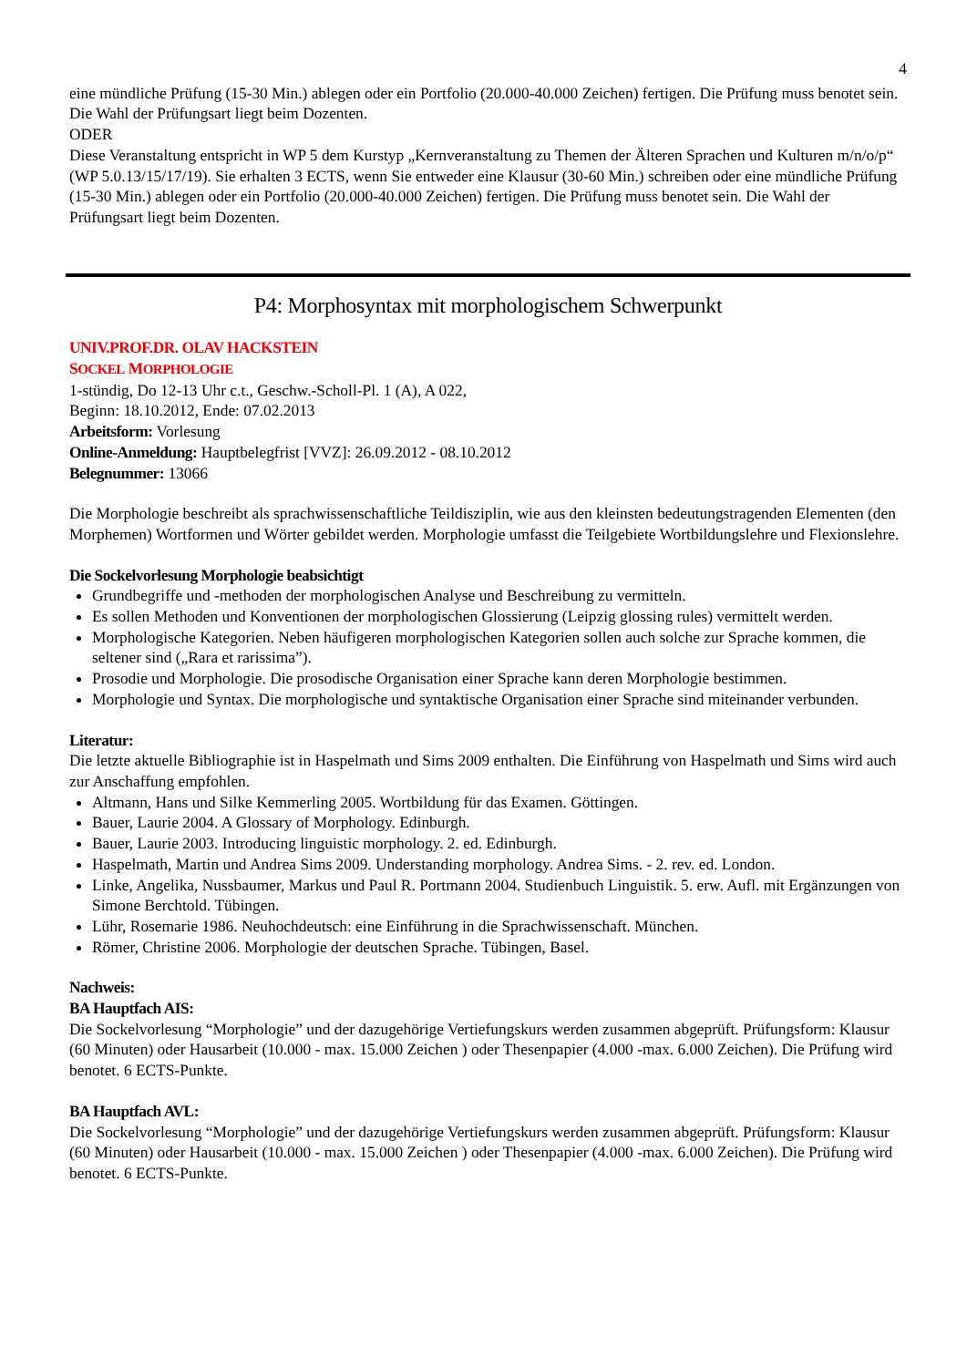4
eine mündliche Prüfung (15-30 Min.) ablegen oder ein Portfolio (20.000-40.000 Zeichen) fertigen. Die Prüfung muss benotet sein. Die Wahl der Prüfungsart liegt beim Dozenten.
ODER
Diese Veranstaltung entspricht in WP 5 dem Kurstyp „Kernveranstaltung zu Themen der Älteren Sprachen und Kulturen m/n/o/p“ (WP 5.0.13/15/17/19). Sie erhalten 3 ECTS, wenn Sie entweder eine Klausur (30-60 Min.) schreiben oder eine mündliche Prüfung (15-30 Min.) ablegen oder ein Portfolio (20.000-40.000 Zeichen) fertigen. Die Prüfung muss benotet sein. Die Wahl der Prüfungsart liegt beim Dozenten.
P4: Morphosyntax mit morphologischem Schwerpunkt
UNIV.PROF.DR. OLAV HACKSTEIN
SOCKEL MORPHOLOGIE
1-stündig, Do 12-13 Uhr c.t., Geschw.-Scholl-Pl. 1 (A), A 022,
Beginn: 18.10.2012, Ende: 07.02.2013
Arbeitsform: Vorlesung
Online-Anmeldung: Hauptbelegfrist [VVZ]: 26.09.2012 - 08.10.2012
Belegnummer: 13066
Die Morphologie beschreibt als sprachwissenschaftliche Teildisziplin, wie aus den kleinsten bedeutungstragenden Elementen (den Morphemen) Wortformen und Wörter gebildet werden. Morphologie umfasst die Teilgebiete Wortbildungslehre und Flexionslehre.
Die Sockelvorlesung Morphologie beabsichtigt
Grundbegriffe und -methoden der morphologischen Analyse und Beschreibung zu vermitteln.
Es sollen Methoden und Konventionen der morphologischen Glossierung (Leipzig glossing rules) vermittelt werden.
Morphologische Kategorien. Neben häufigeren morphologischen Kategorien sollen auch solche zur Sprache kommen, die seltener sind („Rara et rarissima”).
Prosodie und Morphologie. Die prosodische Organisation einer Sprache kann deren Morphologie bestimmen.
Morphologie und Syntax. Die morphologische und syntaktische Organisation einer Sprache sind miteinander verbunden.
Literatur:
Die letzte aktuelle Bibliographie ist in Haspelmath und Sims 2009 enthalten. Die Einführung von Haspelmath und Sims wird auch zur Anschaffung empfohlen.
Altmann, Hans und Silke Kemmerling 2005. Wortbildung für das Examen. Göttingen.
Bauer, Laurie 2004. A Glossary of Morphology. Edinburgh.
Bauer, Laurie 2003. Introducing linguistic morphology. 2. ed. Edinburgh.
Haspelmath, Martin und Andrea Sims 2009. Understanding morphology. Andrea Sims. - 2. rev. ed. London.
Linke, Angelika, Nussbaumer, Markus und Paul R. Portmann 2004. Studienbuch Linguistik. 5. erw. Aufl. mit Ergänzungen von Simone Berchtold. Tübingen.
Lühr, Rosemarie 1986. Neuhochdeutsch: eine Einführung in die Sprachwissenschaft. München.
Römer, Christine 2006. Morphologie der deutschen Sprache. Tübingen, Basel.
Nachweis:
BA Hauptfach AIS:
Die Sockelvorlesung “Morphologie” und der dazugehörige Vertiefungskurs werden zusammen abgeprüft. Prüfungsform: Klausur (60 Minuten) oder Hausarbeit (10.000 - max. 15.000 Zeichen ) oder Thesenpapier (4.000 -max. 6.000 Zeichen). Die Prüfung wird benotet. 6 ECTS-Punkte.
BA Hauptfach AVL:
Die Sockelvorlesung “Morphologie” und der dazugehörige Vertiefungskurs werden zusammen abgeprüft. Prüfungsform: Klausur (60 Minuten) oder Hausarbeit (10.000 - max. 15.000 Zeichen ) oder Thesenpapier (4.000 -max. 6.000 Zeichen). Die Prüfung wird benotet. 6 ECTS-Punkte.